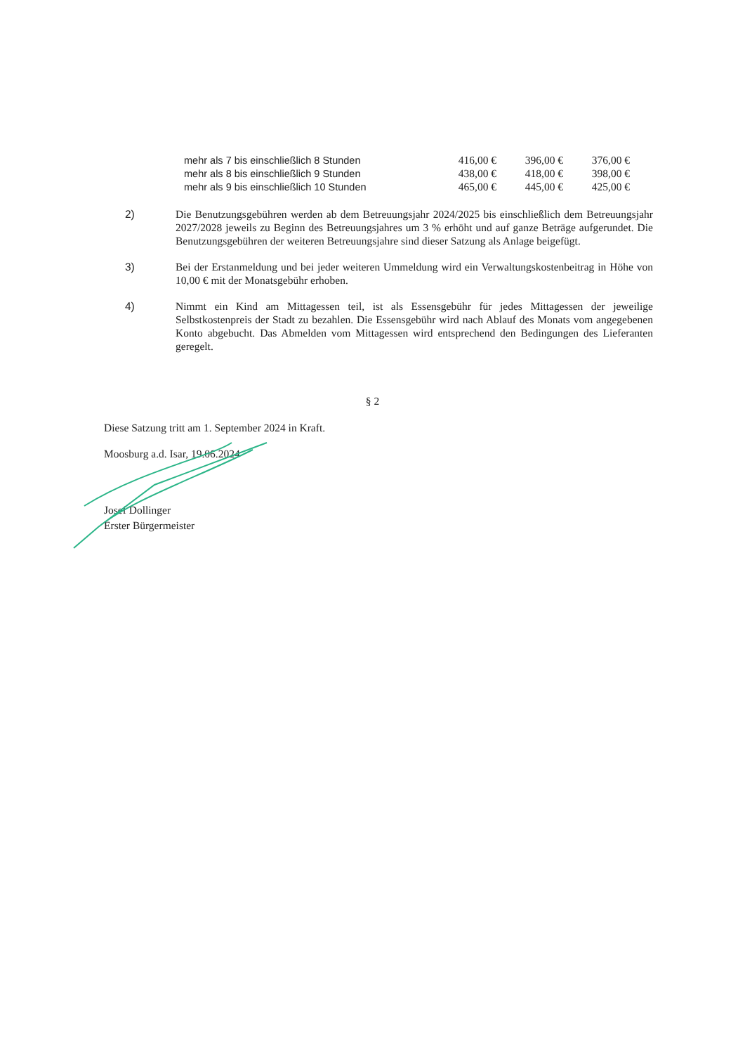| mehr als 7 bis einschließlich 8 Stunden | 416,00 € | 396,00 € | 376,00 € |
| mehr als 8 bis einschließlich 9 Stunden | 438,00 € | 418,00 € | 398,00 € |
| mehr als 9 bis einschließlich 10 Stunden | 465,00 € | 445,00 € | 425,00 € |
2) Die Benutzungsgebühren werden ab dem Betreuungsjahr 2024/2025 bis einschließlich dem Betreuungsjahr 2027/2028 jeweils zu Beginn des Betreuungsjahres um 3 % erhöht und auf ganze Beträge aufgerundet. Die Benutzungsgebühren der weiteren Betreuungsjahre sind dieser Satzung als Anlage beigefügt.
3) Bei der Erstanmeldung und bei jeder weiteren Ummeldung wird ein Verwaltungskostenbeitrag in Höhe von 10,00 € mit der Monatsgebühr erhoben.
4) Nimmt ein Kind am Mittagessen teil, ist als Essensgebühr für jedes Mittagessen der jeweilige Selbstkostenpreis der Stadt zu bezahlen. Die Essensgebühr wird nach Ablauf des Monats vom angegebenen Konto abgebucht. Das Abmelden vom Mittagessen wird entsprechend den Bedingungen des Lieferanten geregelt.
§ 2
Diese Satzung tritt am 1. September 2024 in Kraft.
Moosburg a.d. Isar, 19.06.2024
Josef Dollinger
Erster Bürgermeister